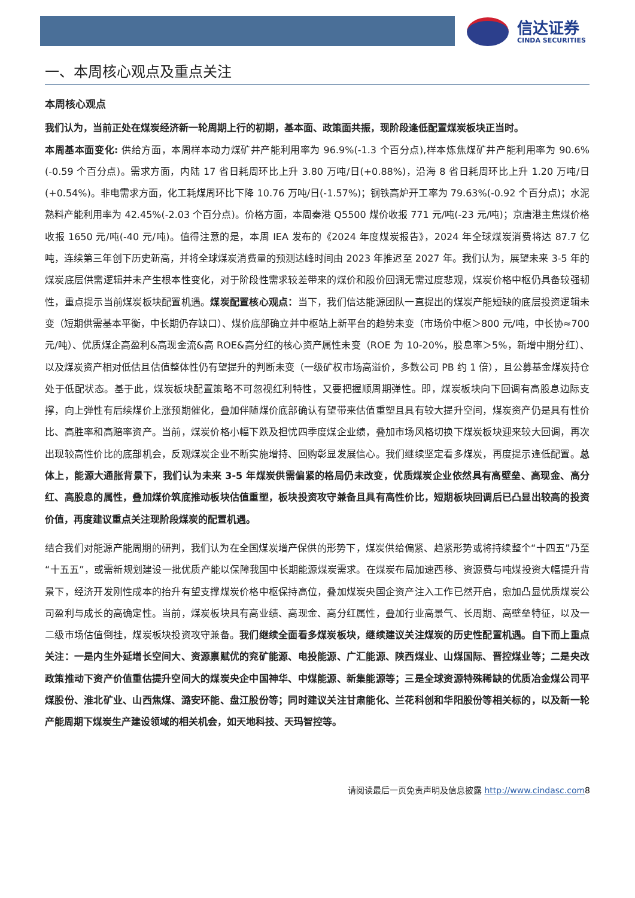信达证券
CINDA SECURITIES
一、本周核心观点及重点关注
本周核心观点
我们认为，当前正处在煤炭经济新一轮周期上行的初期，基本面、政策面共振，现阶段逢低配置煤炭板块正当时。
本周基本面变化: 供给方面，本周样本动力煤矿井产能利用率为 96.9%(-1.3 个百分点),样本炼焦煤矿井产能利用率为 90.6%(-0.59 个百分点)。需求方面，内陆 17 省日耗周环比上升 3.80 万吨/日(+0.88%)，沿海 8 省日耗周环比上升 1.20 万吨/日(+0.54%)。非电需求方面，化工耗煤周环比下降 10.76 万吨/日(-1.57%)；钢铁高炉开工率为 79.63%(-0.92 个百分点)；水泥熟料产能利用率为 42.45%(-2.03 个百分点)。价格方面，本周秦港 Q5500 煤价收报 771 元/吨(-23 元/吨)；京唐港主焦煤价格收报 1650 元/吨(-40 元/吨)。值得注意的是，本周 IEA 发布的《2024 年度煤炭报告》，2024 年全球煤炭消费将达 87.7 亿吨，连续第三年创下历史新高，并将全球煤炭消费量的预测达峰时间由 2023 年推迟至 2027 年。我们认为，展望未来 3-5 年的煤炭底层供需逻辑并未产生根本性变化，对于阶段性需求较差带来的煤价和股价回调无需过度悲观，煤炭价格中枢仍具备较强韧性，重点提示当前煤炭板块配置机遇。煤炭配置核心观点：当下，我们信达能源团队一直提出的煤炭产能短缺的底层投资逻辑未变（短期供需基本平衡，中长期仍存缺口）、煤价底部确立并中枢站上新平台的趋势未变（市场价中枢＞800 元/吨，中长协≈700 元/吨）、优质煤企高盈利&高现金流&高 ROE&高分红的核心资产属性未变（ROE 为 10-20%，股息率＞5%，新增中期分红）、以及煤炭资产相对低估且估值整体性仍有望提升的判断未变（一级矿权市场高溢价，多数公司 PB 约 1 倍），且公募基金煤炭持仓处于低配状态。基于此，煤炭板块配置策略不可忽视红利特性，又要把握顺周期弹性。即，煤炭板块向下回调有高股息边际支撑，向上弹性有后续煤价上涨预期催化，叠加伴随煤价底部确认有望带来估值重塑且具有较大提升空间，煤炭资产仍是具有性价比、高胜率和高赔率资产。当前，煤炭价格小幅下跌及担忧四季度煤企业绩，叠加市场风格切换下煤炭板块迎来较大回调，再次出现较高性价比的底部机会，反观煤炭企业不断实施增持、回购彰显发展信心。我们继续坚定看多煤炭，再度提示逢低配置。总体上，能源大通胀背景下，我们认为未来 3-5 年煤炭供需偏紧的格局仍未改变，优质煤炭企业依然具有高壁垒、高现金、高分红、高股息的属性，叠加煤价筑底推动板块估值重塑，板块投资攻守兼备且具有高性价比，短期板块回调后已凸显出较高的投资价值，再度建议重点关注现阶段煤炭的配置机遇。
结合我们对能源产能周期的研判，我们认为在全国煤炭增产保供的形势下，煤炭供给偏紧、趋紧形势或将持续整个“十四五”乃至“十五五”，或需新规划建设一批优质产能以保障我国中长期能源煤炭需求。在煤炭布局加速西移、资源费与吨煤投资大幅提升背景下，经济开发刚性成本的抬升有望支撑煤炭价格中枢保持高位，叠加煤炭央国企资产注入工作已然开启，愈加凸显优质煤炭公司盈利与成长的高确定性。当前，煤炭板块具有高业绩、高现金、高分红属性，叠加行业高景气、长周期、高壁垒特征，以及一二级市场估值倒挂，煤炭板块投资攻守兼备。我们继续全面看多煤炭板块，继续建议关注煤炭的历史性配置机遇。自下而上重点关注：一是内生外延增长空间大、资源禀赋优的兖矿能源、电投能源、广汇能源、陕西煤业、山煤国际、晋控煤业等；二是央改政策推动下资产价值重估提升空间大的煤炭央企中国神华、中煤能源、新集能源等；三是全球资源特殊稀缺的优质冶金煤公司平煤股份、淮北矿业、山西焦煤、潞安环能、盘江股份等；同时建议关注甘肃能化、兰花科创和华阳股份等相关标的，以及新一轮产能周期下煤炭生产建设领域的相关机会，如天地科技、天玛智控等。
请阅读最后一页免责声明及信息披露 http://www.cindasc.com8